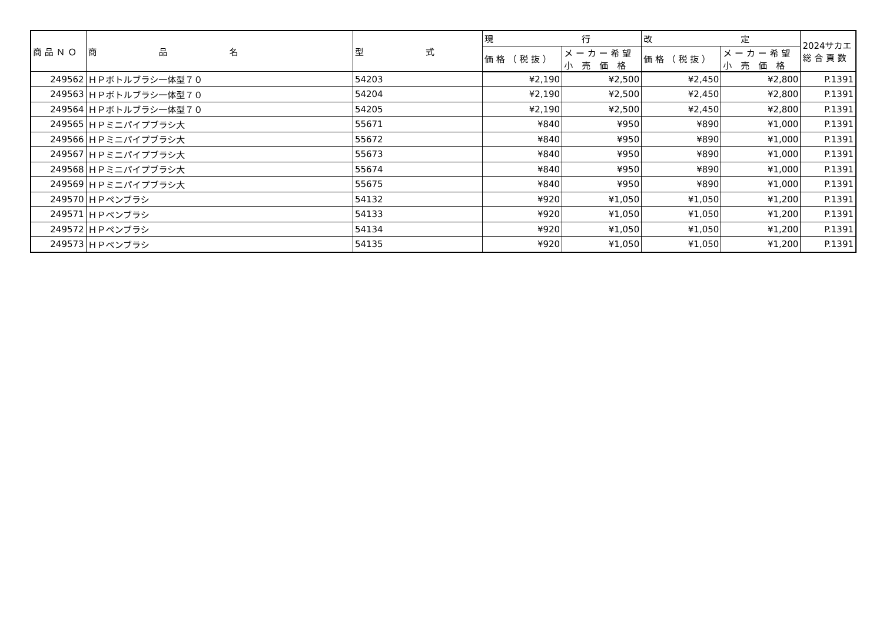| 商 品 Ｎ Ｏ | 商 品 名 | 型 式 | 現 行 | | 改 定 | | 2024サカエ 総 合 頁 数 |
| --- | --- | --- | --- | --- | --- | --- | --- |
| | | | 価 格 （ 税 抜 ） | メ ー カ ー 希 望 小 売 価 格 | 価 格 （ 税 抜 ） | メ ー カ ー 希 望 小 売 価 格 | |
| 249562 | ＨＰボトルブラシ一体型７０ | 54203 | ¥2,190 | ¥2,500 | ¥2,450 | ¥2,800 | P.1391 |
| 249563 | ＨＰボトルブラシ一体型７０ | 54204 | ¥2,190 | ¥2,500 | ¥2,450 | ¥2,800 | P.1391 |
| 249564 | ＨＰボトルブラシ一体型７０ | 54205 | ¥2,190 | ¥2,500 | ¥2,450 | ¥2,800 | P.1391 |
| 249565 | ＨＰミニパイプブラシ大 | 55671 | ¥840 | ¥950 | ¥890 | ¥1,000 | P.1391 |
| 249566 | ＨＰミニパイプブラシ大 | 55672 | ¥840 | ¥950 | ¥890 | ¥1,000 | P.1391 |
| 249567 | ＨＰミニパイプブラシ大 | 55673 | ¥840 | ¥950 | ¥890 | ¥1,000 | P.1391 |
| 249568 | ＨＰミニパイプブラシ大 | 55674 | ¥840 | ¥950 | ¥890 | ¥1,000 | P.1391 |
| 249569 | ＨＰミニパイプブラシ大 | 55675 | ¥840 | ¥950 | ¥890 | ¥1,000 | P.1391 |
| 249570 | ＨＰペンブラシ | 54132 | ¥920 | ¥1,050 | ¥1,050 | ¥1,200 | P.1391 |
| 249571 | ＨＰペンブラシ | 54133 | ¥920 | ¥1,050 | ¥1,050 | ¥1,200 | P.1391 |
| 249572 | ＨＰペンブラシ | 54134 | ¥920 | ¥1,050 | ¥1,050 | ¥1,200 | P.1391 |
| 249573 | ＨＰペンブラシ | 54135 | ¥920 | ¥1,050 | ¥1,050 | ¥1,200 | P.1391 |